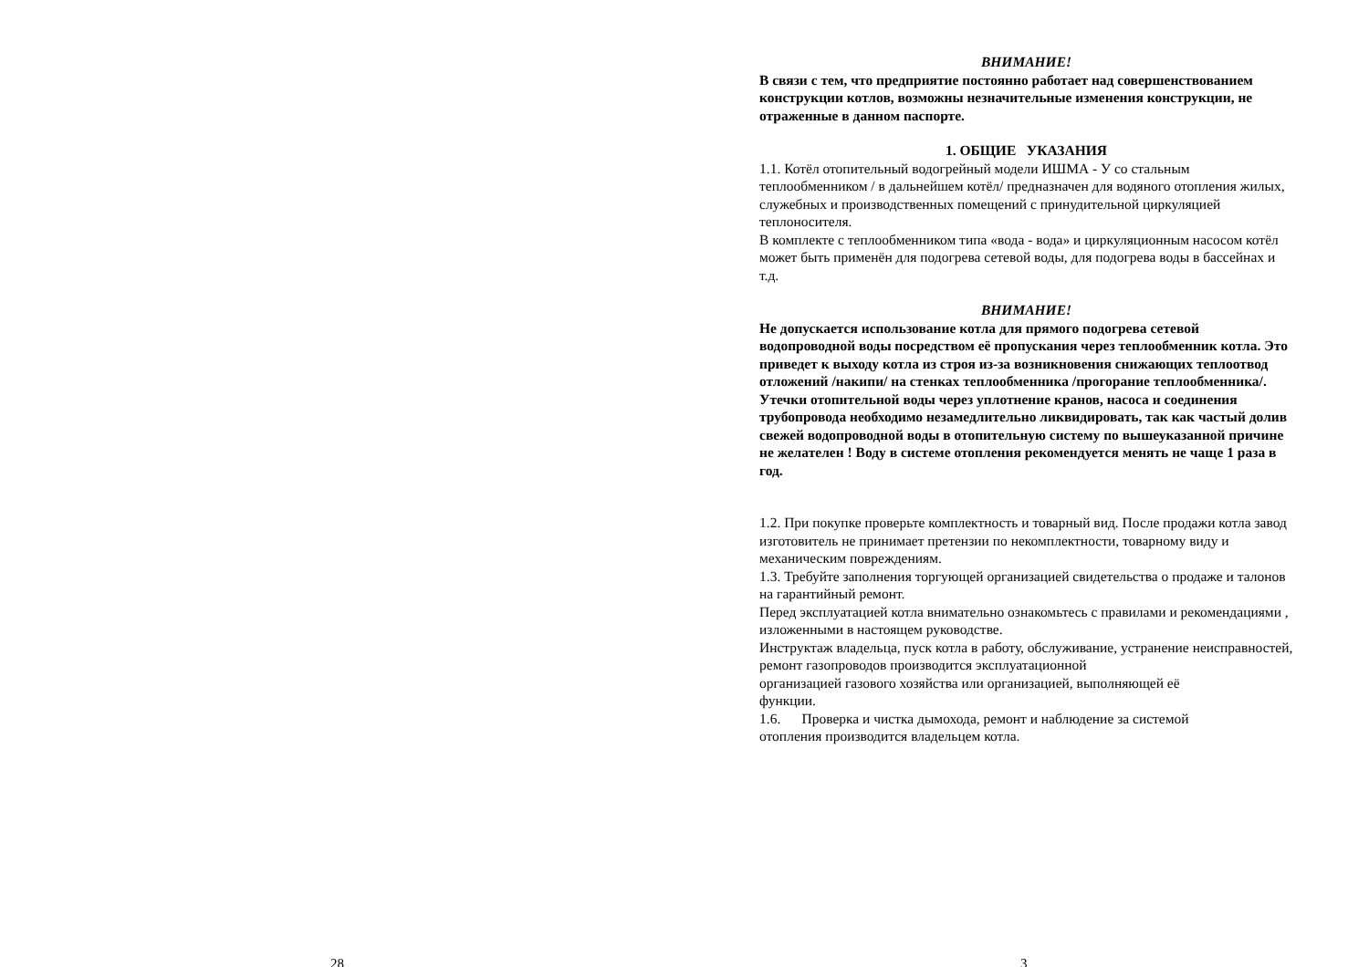28
ВНИМАНИЕ!
В связи с тем, что предприятие постоянно работает над совершенствованием конструкции котлов, возможны незначительные изменения конструкции, не отраженные в данном паспорте.
1. ОБЩИЕ УКАЗАНИЯ
1.1. Котёл отопительный водогрейный модели ИШМА - У со стальным теплообменником / в дальнейшем котёл/ предназначен для водяного отопления жилых, служебных и производственных помещений с принудительной циркуляцией теплоносителя.
В комплекте с теплообменником типа «вода - вода» и циркуляционным насосом котёл может быть применён для подогрева сетевой воды, для подогрева воды в бассейнах и т.д.
ВНИМАНИЕ!
Не допускается использование котла для прямого подогрева сетевой водопроводной воды посредством её пропускания через теплообменник котла. Это приведет к выходу котла из строя из-за возникновения снижающих теплоотвод отложений /накипи/ на стенках теплообменника /прогорание теплообменника/. Утечки отопительной воды через уплотнение кранов, насоса и соединения трубопровода необходимо незамедлительно ликвидировать, так как частый долив свежей водопроводной воды в отопительную систему по вышеуказанной причине не желателен ! Воду в системе отопления рекомендуется менять не чаще 1 раза в год.
1.2. При покупке проверьте комплектность и товарный вид. После продажи котла завод изготовитель не принимает претензии по некомплектности, товарному виду и механическим повреждениям.
1.3. Требуйте заполнения торгующей организацией свидетельства о продаже и талонов на гарантийный ремонт.
Перед эксплуатацией котла внимательно ознакомьтесь с правилами и рекомендациями , изложенными в настоящем руководстве.
Инструктаж владельца, пуск котла в работу, обслуживание, устранение неисправностей, ремонт газопроводов производится эксплуатационной
организацией газового хозяйства или организацией, выполняющей её
функции.
1.6. Проверка и чистка дымохода, ремонт и наблюдение за системой
отопления производится владельцем котла.
3